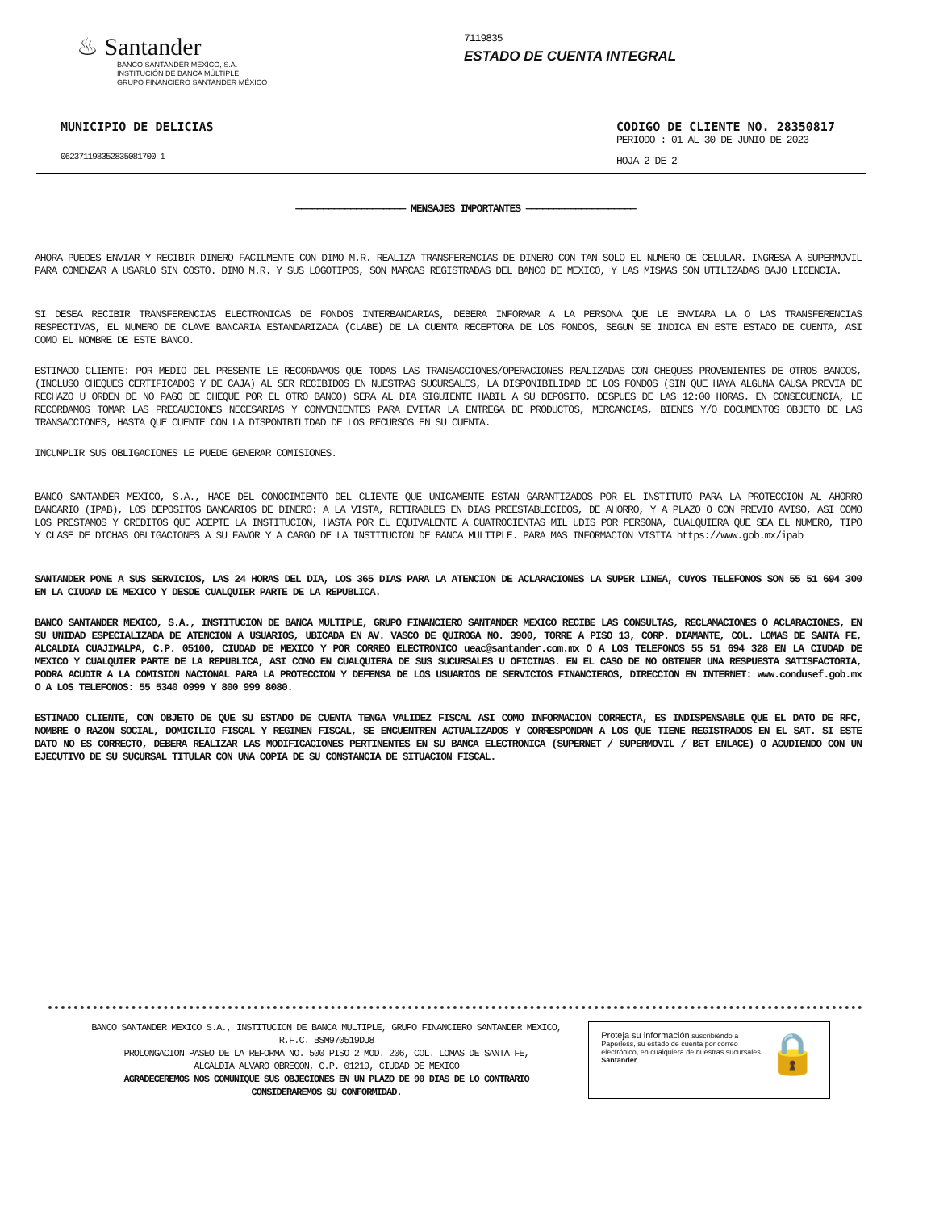♨ Santander
BANCO SANTANDER MÉXICO, S.A.
INSTITUCIÓN DE BANCA MÚLTIPLE
GRUPO FINANCIERO SANTANDER MÉXICO
7119835
ESTADO DE CUENTA INTEGRAL
MUNICIPIO DE DELICIAS
062371198352835081700 1
CODIGO DE CLIENTE NO. 28350817
PERIODO : 01 AL 30 DE JUNIO DE 2023
HOJA 2 DE 2
———————————————————— MENSAJES IMPORTANTES ————————————————————
AHORA PUEDES ENVIAR Y RECIBIR DINERO FACILMENTE CON DIMO M.R. REALIZA TRANSFERENCIAS DE DINERO CON TAN SOLO EL NUMERO DE CELULAR. INGRESA A SUPERMOVIL PARA COMENZAR A USARLO SIN COSTO. DIMO M.R. Y SUS LOGOTIPOS, SON MARCAS REGISTRADAS DEL BANCO DE MEXICO, Y LAS MISMAS SON UTILIZADAS BAJO LICENCIA.
SI DESEA RECIBIR TRANSFERENCIAS ELECTRONICAS DE FONDOS INTERBANCARIAS, DEBERA INFORMAR A LA PERSONA QUE LE ENVIARA LA O LAS TRANSFERENCIAS RESPECTIVAS, EL NUMERO DE CLAVE BANCARIA ESTANDARIZADA (CLABE) DE LA CUENTA RECEPTORA DE LOS FONDOS, SEGUN SE INDICA EN ESTE ESTADO DE CUENTA, ASI COMO EL NOMBRE DE ESTE BANCO.
ESTIMADO CLIENTE: POR MEDIO DEL PRESENTE LE RECORDAMOS QUE TODAS LAS TRANSACCIONES/OPERACIONES REALIZADAS CON CHEQUES PROVENIENTES DE OTROS BANCOS, (INCLUSO CHEQUES CERTIFICADOS Y DE CAJA) AL SER RECIBIDOS EN NUESTRAS SUCURSALES, LA DISPONIBILIDAD DE LOS FONDOS (SIN QUE HAYA ALGUNA CAUSA PREVIA DE RECHAZO U ORDEN DE NO PAGO DE CHEQUE POR EL OTRO BANCO) SERA AL DIA SIGUIENTE HABIL A SU DEPOSITO, DESPUES DE LAS 12:00 HORAS. EN CONSECUENCIA, LE RECORDAMOS TOMAR LAS PRECAUCIONES NECESARIAS Y CONVENIENTES PARA EVITAR LA ENTREGA DE PRODUCTOS, MERCANCIAS, BIENES Y/O DOCUMENTOS OBJETO DE LAS TRANSACCIONES, HASTA QUE CUENTE CON LA DISPONIBILIDAD DE LOS RECURSOS EN SU CUENTA.
INCUMPLIR SUS OBLIGACIONES LE PUEDE GENERAR COMISIONES.
BANCO SANTANDER MEXICO, S.A., HACE DEL CONOCIMIENTO DEL CLIENTE QUE UNICAMENTE ESTAN GARANTIZADOS POR EL INSTITUTO PARA LA PROTECCION AL AHORRO BANCARIO (IPAB), LOS DEPOSITOS BANCARIOS DE DINERO: A LA VISTA, RETIRABLES EN DIAS PREESTABLECIDOS, DE AHORRO, Y A PLAZO O CON PREVIO AVISO, ASI COMO LOS PRESTAMOS Y CREDITOS QUE ACEPTE LA INSTITUCION, HASTA POR EL EQUIVALENTE A CUATROCIENTAS MIL UDIS POR PERSONA, CUALQUIERA QUE SEA EL NUMERO, TIPO Y CLASE DE DICHAS OBLIGACIONES A SU FAVOR Y A CARGO DE LA INSTITUCION DE BANCA MULTIPLE. PARA MAS INFORMACION VISITA https://www.gob.mx/ipab
SANTANDER PONE A SUS SERVICIOS, LAS 24 HORAS DEL DIA, LOS 365 DIAS PARA LA ATENCION DE ACLARACIONES LA SUPER LINEA, CUYOS TELEFONOS SON 55 51 694 300 EN LA CIUDAD DE MEXICO Y DESDE CUALQUIER PARTE DE LA REPUBLICA.
BANCO SANTANDER MEXICO, S.A., INSTITUCION DE BANCA MULTIPLE, GRUPO FINANCIERO SANTANDER MEXICO RECIBE LAS CONSULTAS, RECLAMACIONES O ACLARACIONES, EN SU UNIDAD ESPECIALIZADA DE ATENCION A USUARIOS, UBICADA EN AV. VASCO DE QUIROGA NO. 3900, TORRE A PISO 13, CORP. DIAMANTE, COL. LOMAS DE SANTA FE, ALCALDIA CUAJIMALPA, C.P. 05100, CIUDAD DE MEXICO Y POR CORREO ELECTRONICO ueac@santander.com.mx O A LOS TELEFONOS 55 51 694 328 EN LA CIUDAD DE MEXICO Y CUALQUIER PARTE DE LA REPUBLICA, ASI COMO EN CUALQUIERA DE SUS SUCURSALES U OFICINAS. EN EL CASO DE NO OBTENER UNA RESPUESTA SATISFACTORIA, PODRA ACUDIR A LA COMISION NACIONAL PARA LA PROTECCION Y DEFENSA DE LOS USUARIOS DE SERVICIOS FINANCIEROS, DIRECCION EN INTERNET: www.condusef.gob.mx O A LOS TELEFONOS: 55 5340 0999 Y 800 999 8080.
ESTIMADO CLIENTE, CON OBJETO DE QUE SU ESTADO DE CUENTA TENGA VALIDEZ FISCAL ASI COMO INFORMACION CORRECTA, ES INDISPENSABLE QUE EL DATO DE RFC, NOMBRE O RAZON SOCIAL, DOMICILIO FISCAL Y REGIMEN FISCAL, SE ENCUENTREN ACTUALIZADOS Y CORRESPONDAN A LOS QUE TIENE REGISTRADOS EN EL SAT. SI ESTE DATO NO ES CORRECTO, DEBERA REALIZAR LAS MODIFICACIONES PERTINENTES EN SU BANCA ELECTRONICA (SUPERNET / SUPERMOVIL / BET ENLACE) O ACUDIENDO CON UN EJECUTIVO DE SU SUCURSAL TITULAR CON UNA COPIA DE SU CONSTANCIA DE SITUACION FISCAL.
BANCO SANTANDER MEXICO S.A., INSTITUCION DE BANCA MULTIPLE, GRUPO FINANCIERO SANTANDER MEXICO,
R.F.C. BSM970519DU8
PROLONGACION PASEO DE LA REFORMA NO. 500 PISO 2 MOD. 206, COL. LOMAS DE SANTA FE,
ALCALDIA ALVARO OBREGON, C.P. 01219, CIUDAD DE MEXICO
AGRADECEREMOS NOS COMUNIQUE SUS OBJECIONES EN UN PLAZO DE 90 DIAS DE LO CONTRARIO CONSIDERAREMOS SU CONFORMIDAD.
Proteja su información suscribiéndo a Paperless, su estado de cuenta por correo electrónico, en cualquiera de nuestras sucursales Santander.
🔒